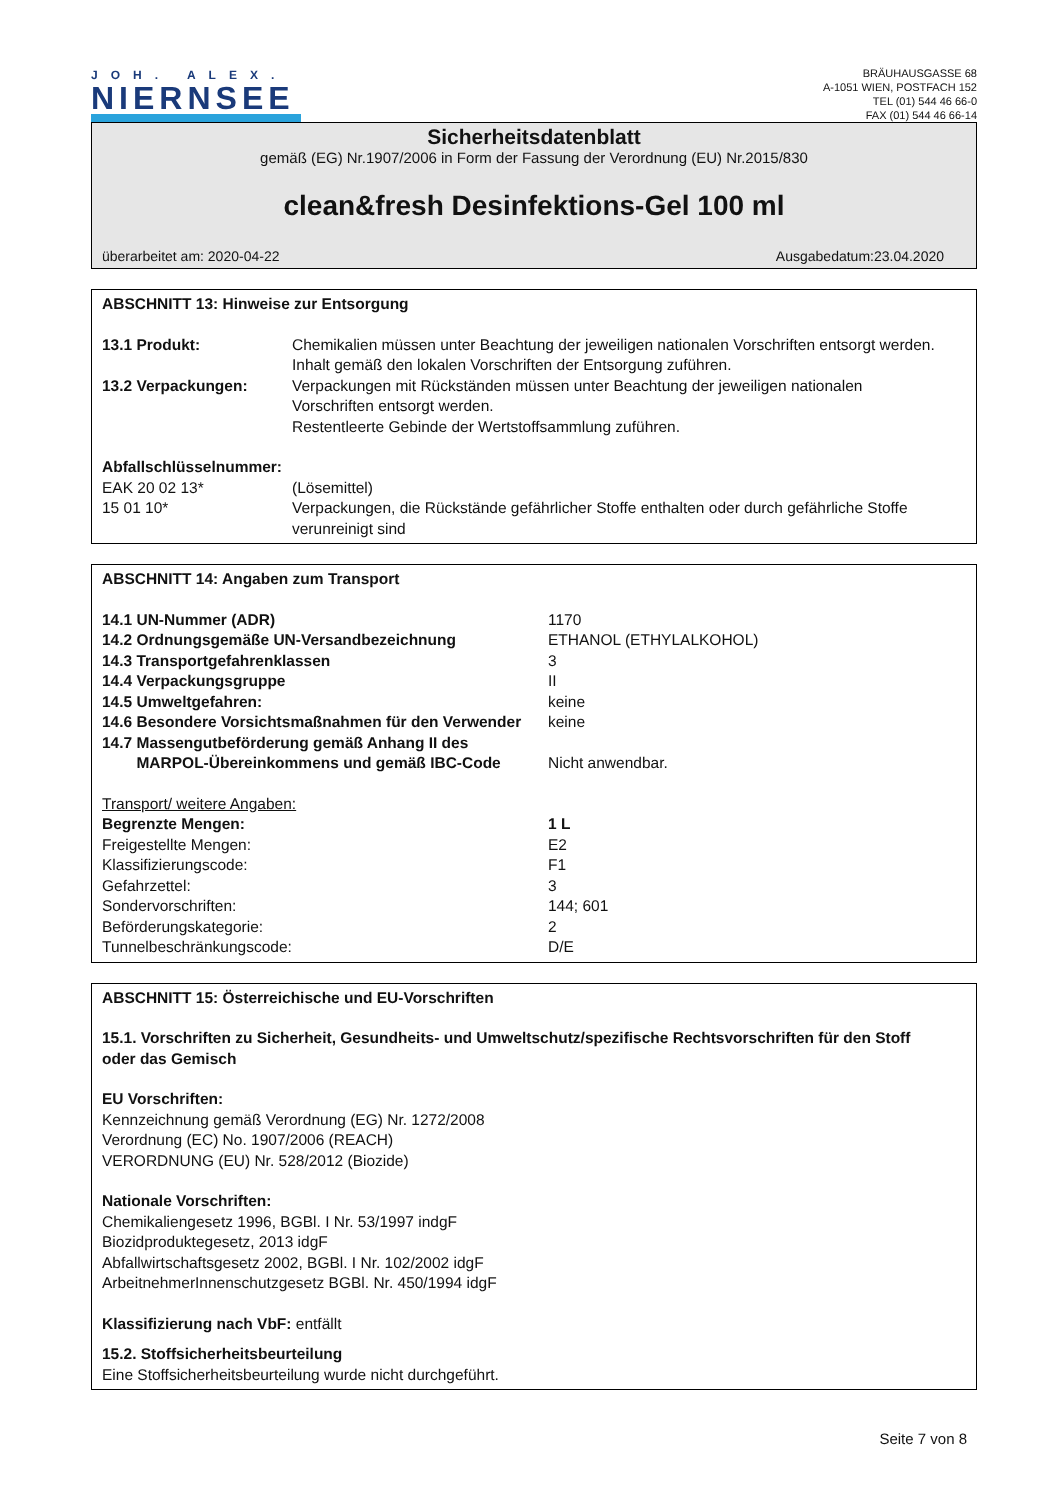JOH. ALEX.
NIERNSEE
BRÄUHAUSGASSE 68
A-1051 WIEN, POSTFACH 152
TEL (01) 544 46 66-0
FAX (01) 544 46 66-14
Sicherheitsdatenblatt
gemäß (EG) Nr.1907/2006 in Form der Fassung der Verordnung (EU) Nr.2015/830
clean&fresh Desinfektions-Gel 100 ml
überarbeitet am: 2020-04-22 Ausgabedatum:23.04.2020
ABSCHNITT 13: Hinweise zur Entsorgung
| 13.1 Produkt: | Chemikalien müssen unter Beachtung der jeweiligen nationalen Vorschriften entsorgt werden. Inhalt gemäß den lokalen Vorschriften der Entsorgung zuführen. |
| 13.2 Verpackungen: | Verpackungen mit Rückständen müssen unter Beachtung der jeweiligen nationalen Vorschriften entsorgt werden. Restentleerte Gebinde der Wertstoffsammlung zuführen. |
| Abfallschlüsselnummer: | |
| EAK 20 02 13* | (Lösemittel) |
| 15 01 10* | Verpackungen, die Rückstände gefährlicher Stoffe enthalten oder durch gefährliche Stoffe verunreinigt sind |
ABSCHNITT 14: Angaben zum Transport
| 14.1 UN-Nummer (ADR) | 1170 |
| 14.2 Ordnungsgemäße UN-Versandbezeichnung | ETHANOL (ETHYLALKOHOL) |
| 14.3 Transportgefahrenklassen | 3 |
| 14.4 Verpackungsgruppe | II |
| 14.5 Umweltgefahren: | keine |
| 14.6 Besondere Vorsichtsmaßnahmen für den Verwender | keine |
| 14.7 Massengutbeförderung gemäß Anhang II des MARPOL-Übereinkommens und gemäß IBC-Code | Nicht anwendbar. |
| Transport/ weitere Angaben: | |
| Begrenzte Mengen: | 1 L |
| Freigestellte Mengen: | E2 |
| Klassifizierungscode: | F1 |
| Gefahrzettel: | 3 |
| Sondervorschriften: | 144; 601 |
| Beförderungskategorie: | 2 |
| Tunnelbeschränkungscode: | D/E |
ABSCHNITT 15: Österreichische und EU-Vorschriften
15.1. Vorschriften zu Sicherheit, Gesundheits- und Umweltschutz/spezifische Rechtsvorschriften für den Stoff
oder das Gemisch
EU Vorschriften:
Kennzeichnung gemäß Verordnung (EG) Nr. 1272/2008
Verordnung (EC) No. 1907/2006 (REACH)
VERORDNUNG (EU) Nr. 528/2012 (Biozide)
Nationale Vorschriften:
Chemikaliengesetz 1996, BGBl. I Nr. 53/1997 indgF
Biozidproduktegesetz, 2013 idgF
Abfallwirtschaftsgesetz 2002, BGBl. I Nr. 102/2002 idgF
ArbeitnehmerInnenschutzgesetz BGBl. Nr. 450/1994 idgF
Klassifizierung nach VbF: entfällt
15.2. Stoffsicherheitsbeurteilung
Eine Stoffsicherheitsbeurteilung wurde nicht durchgeführt.
Seite 7 von 8